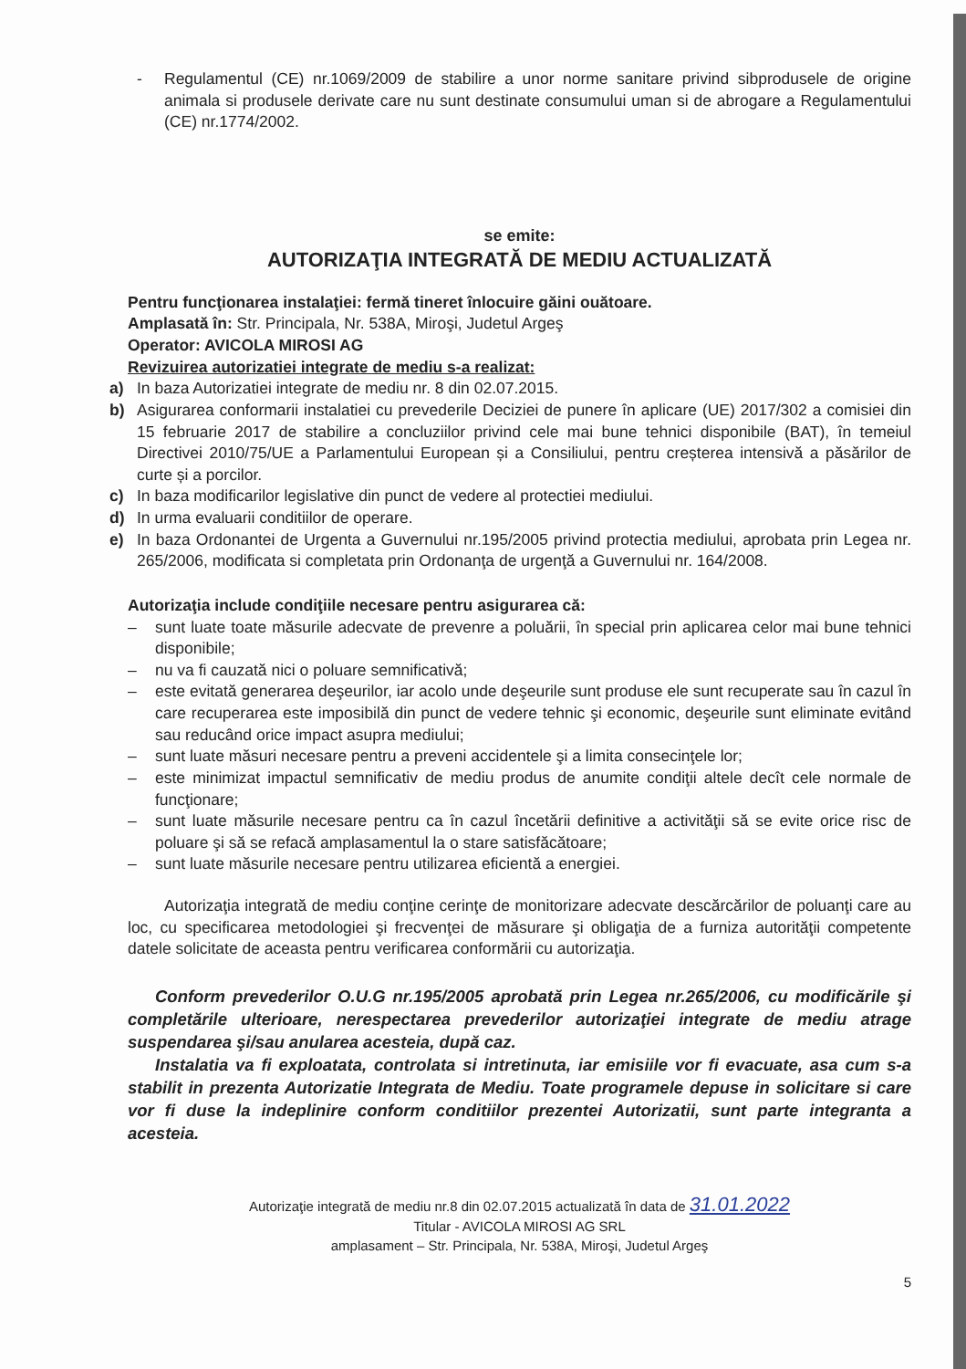- Regulamentul (CE) nr.1069/2009 de stabilire a unor norme sanitare privind sibprodusele de origine animala si produsele derivate care nu sunt destinate consumului uman si de abrogare a Regulamentului (CE) nr.1774/2002.
se emite:
AUTORIZAŢIA INTEGRATĂ DE MEDIU ACTUALIZATĂ
Pentru funcţionarea instalaţiei: fermă tineret înlocuire găini ouătoare.
Amplasată în: Str. Principala, Nr. 538A, Miroşi, Judetul Argeş
Operator: AVICOLA MIROSI AG
Revizuirea autorizatiei integrate de mediu s-a realizat:
a) In baza Autorizatiei integrate de mediu nr. 8 din 02.07.2015.
b) Asigurarea conformarii instalatiei cu prevederile Deciziei de punere în aplicare (UE) 2017/302 a comisiei din 15 februarie 2017 de stabilire a concluziilor privind cele mai bune tehnici disponibile (BAT), în temeiul Directivei 2010/75/UE a Parlamentului European și a Consiliului, pentru creșterea intensivă a păsărilor de curte și a porcilor.
c) In baza modificarilor legislative din punct de vedere al protectiei mediului.
d) In urma evaluarii conditiilor de operare.
e) In baza Ordonantei de Urgenta a Guvernului nr.195/2005 privind protectia mediului, aprobata prin Legea nr. 265/2006, modificata si completata prin Ordonanţa de urgenţă a Guvernului nr. 164/2008.
Autorizaţia include condiţiile necesare pentru asigurarea că:
– sunt luate toate măsurile adecvate de prevenre a poluării, în special prin aplicarea celor mai bune tehnici disponibile;
– nu va fi cauzată nici o poluare semnificativă;
– este evitată generarea deşeurilor, iar acolo unde deşeurile sunt produse ele sunt recuperate sau în cazul în care recuperarea este imposibilă din punct de vedere tehnic şi economic, deşeurile sunt eliminate evitând sau reducând orice impact asupra mediului;
– sunt luate măsuri necesare pentru a preveni accidentele şi a limita consecinţele lor;
– este minimizat impactul semnificativ de mediu produs de anumite condiţii altele decît cele normale de funcţionare;
– sunt luate măsurile necesare pentru ca în cazul încetării definitive a activităţii să se evite orice risc de poluare şi să se refacă amplasamentul la o stare satisfăcătoare;
– sunt luate măsurile necesare pentru utilizarea eficientă a energiei.
Autorizaţia integrată de mediu conţine cerinţe de monitorizare adecvate descărcărilor de poluanţi care au loc, cu specificarea metodologiei şi frecvenţei de măsurare şi obligaţia de a furniza autorităţii competente datele solicitate de aceasta pentru verificarea conformării cu autorizaţia.
Conform prevederilor O.U.G nr.195/2005 aprobată prin Legea nr.265/2006, cu modificările şi completările ulterioare, nerespectarea prevederilor autorizaţiei integrate de mediu atrage suspendarea şi/sau anularea acesteia, după caz.
Instalatia va fi exploatata, controlata si intretinuta, iar emisiile vor fi evacuate, asa cum s-a stabilit in prezenta Autorizatie Integrata de Mediu. Toate programele depuse in solicitare si care vor fi duse la indeplinire conform conditiilor prezentei Autorizatii, sunt parte integranta a acesteia.
Autorizaţie integrată de mediu nr.8 din 02.07.2015 actualizată în data de 31.01.2022
Titular - AVICOLA MIROSI AG SRL
amplasament – Str. Principala, Nr. 538A, Miroşi, Judetul Argeş
5